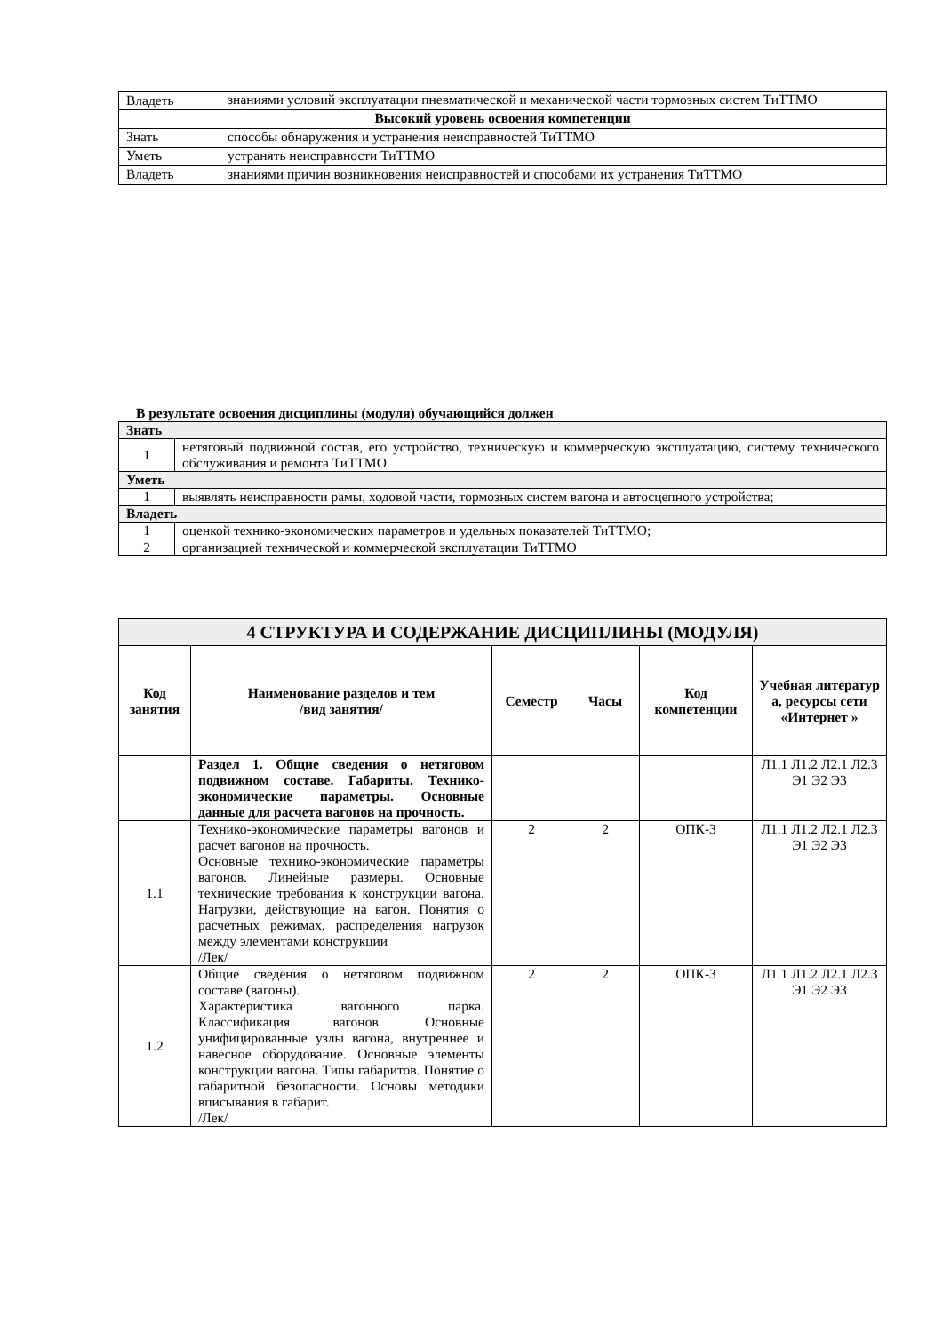| Владеть | знаниями условий эксплуатации пневматической и механической части тормозных систем ТиТТМО |
| Высокий уровень освоения компетенции | |
| Знать | способы обнаружения и устранения неисправностей ТиТТМО |
| Уметь | устранять неисправности ТиТТМО |
| Владеть | знаниями причин возникновения неисправностей и способами их устранения ТиТТМО |
В результате освоения дисциплины (модуля) обучающийся должен
| Знать | |
| 1 | нетяговый подвижной состав, его устройство, техническую и коммерческую эксплуатацию, систему технического обслуживания и ремонта ТиТТМО. |
| Уметь | |
| 1 | выявлять неисправности рамы, ходовой части, тормозных систем вагона и автосцепного устройства; |
| Владеть | |
| 1 | оценкой технико-экономических параметров и удельных показателей ТиТТМО; |
| 2 | организацией технической и коммерческой эксплуатации ТиТТМО |
| 4 СТРУКТУРА И СОДЕРЖАНИЕ ДИСЦИПЛИНЫ (МОДУЛЯ) | | | | | |
| Код занятия | Наименование разделов и тем /вид занятия/ | Семестр | Часы | Код компетенции | Учебная литератур а, ресурсы сети «Интернет » |
| | Раздел 1. Общие сведения о нетяговом подвижном составе. Габариты. Технико-экономические параметры. Основные данные для расчета вагонов на прочность. | | | | Л1.1 Л1.2 Л2.1 Л2.3 Э1 Э2 Э3 |
| 1.1 | Технико-экономические параметры вагонов и расчет вагонов на прочность. Основные технико-экономические параметры вагонов. Линейные размеры. Основные технические требования к конструкции вагона. Нагрузки, действующие на вагон. Понятия о расчетных режимах, распределения нагрузок между элементами конструкции /Лек/ | 2 | 2 | ОПК-3 | Л1.1 Л1.2 Л2.1 Л2.3 Э1 Э2 Э3 |
| 1.2 | Общие сведения о нетяговом подвижном составе (вагоны). Характеристика вагонного парка. Классификация вагонов. Основные унифицированные узлы вагона, внутреннее и навесное оборудование. Основные элементы конструкции вагона. Типы габаритов. Понятие о габаритной безопасности. Основы методики вписывания в габарит. /Лек/ | 2 | 2 | ОПК-3 | Л1.1 Л1.2 Л2.1 Л2.3 Э1 Э2 Э3 |